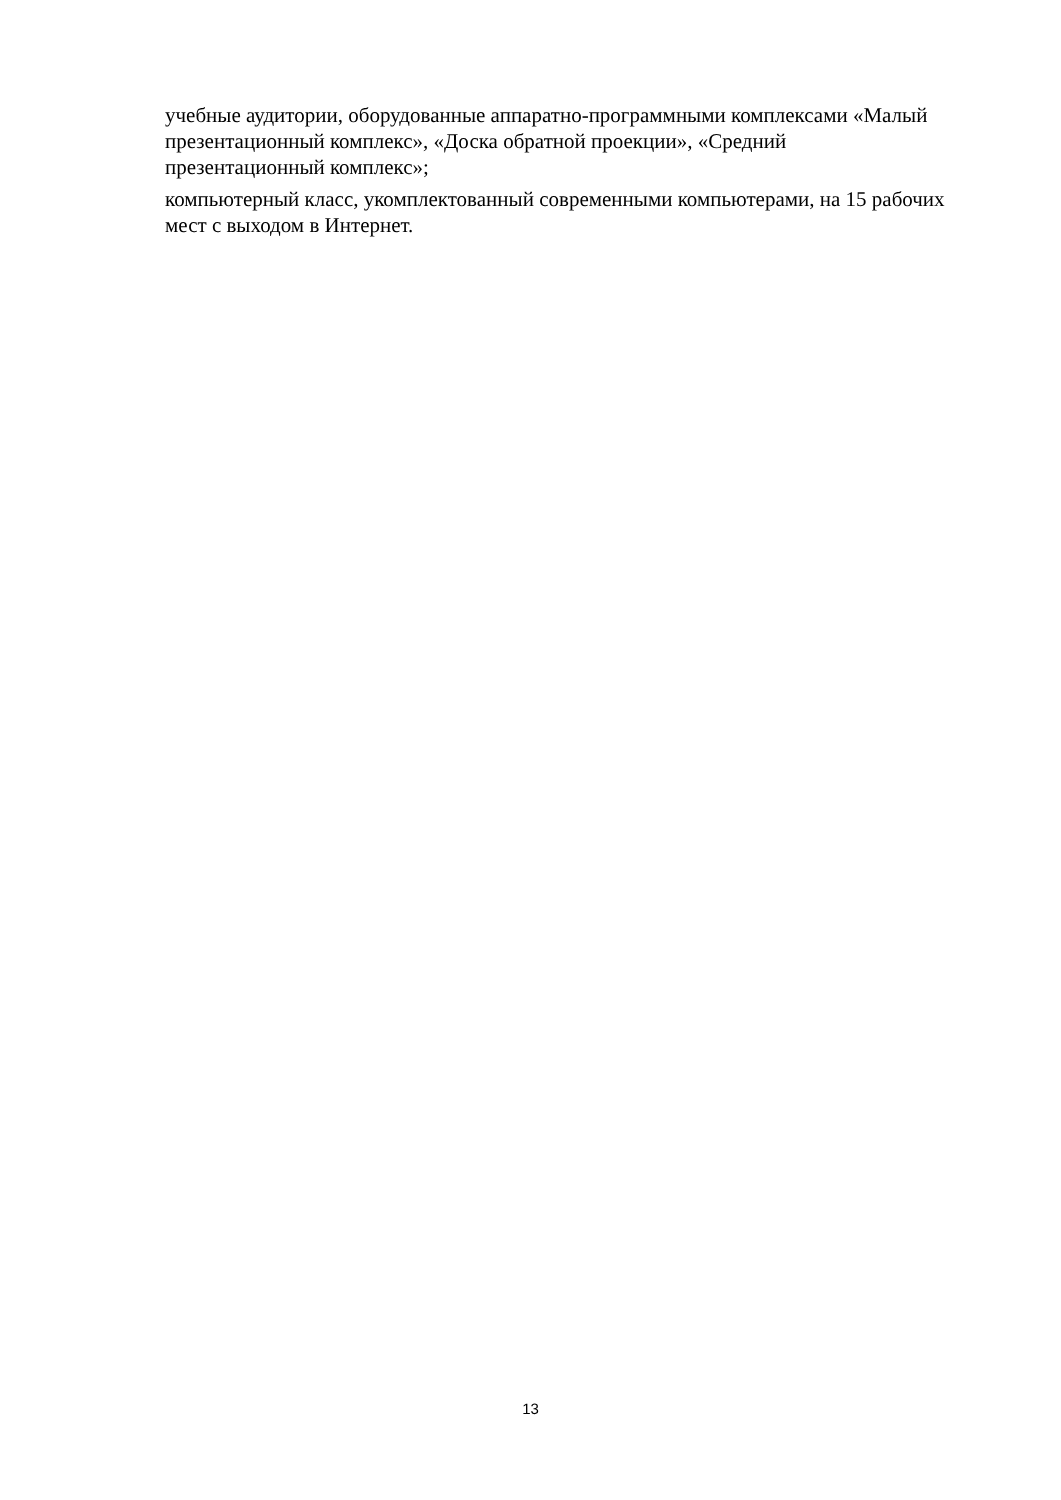учебные аудитории, оборудованные аппаратно-программными комплексами «Малый презентационный комплекс», «Доска обратной проекции», «Средний презентационный комплекс»;
компьютерный класс, укомплектованный современными компьютерами, на 15 рабочих мест с выходом в Интернет.
13